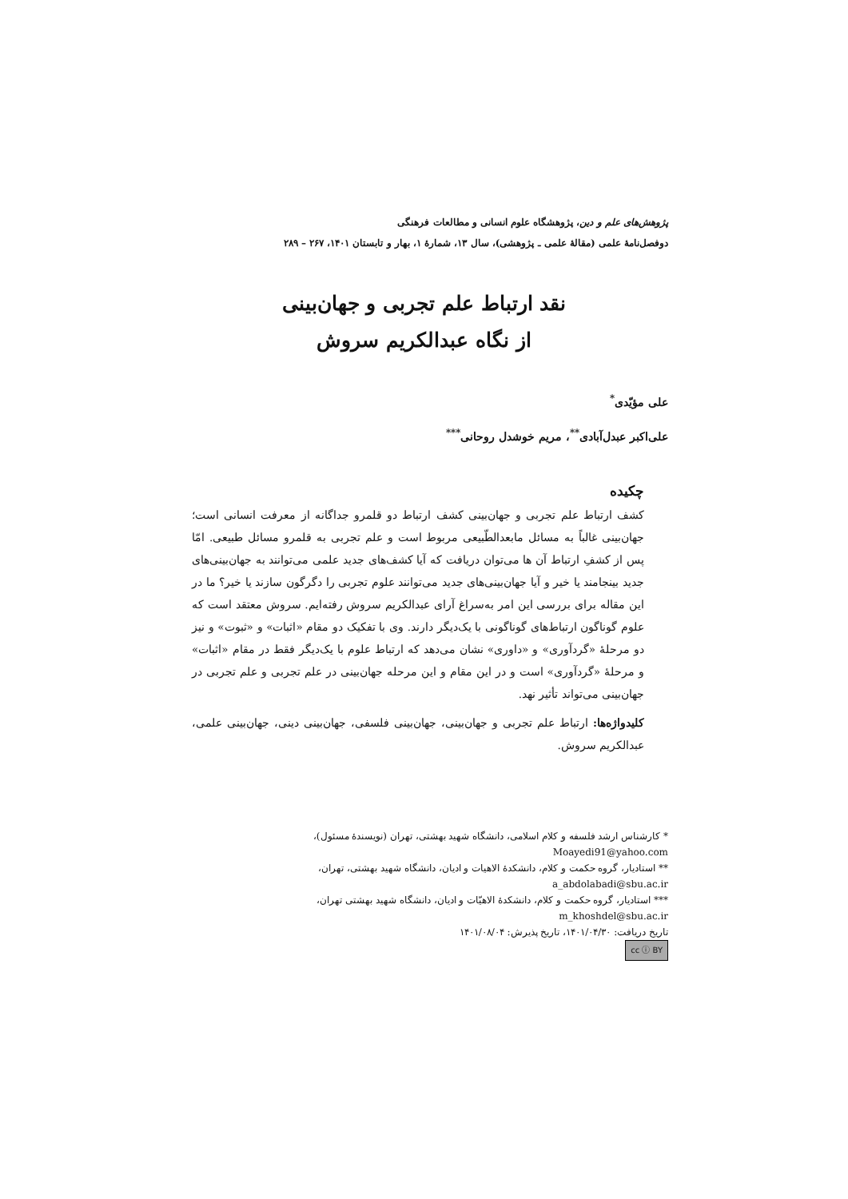پژوهش‌های علم و دین، پژوهشگاه علوم انسانی و مطالعات فرهنگی
دوفصل‌نامهٔ علمی (مقالهٔ علمی ـ پژوهشی)، سال ۱۳، شمارهٔ ۱، بهار و تابستان ۱۴۰۱، ۲۶۷ – ۲۸۹
نقد ارتباط علم تجربی و جهان‌بینی
از نگاه عبدالکریم سروش
علی مؤیّدی<sup>*</sup>
علی‌اکبر عبدل‌آبادی<sup>**</sup>، مریم خوشدل روحانی<sup>***</sup>
چکیده
کشف ارتباط علم تجربی و جهان‌بینی کشف ارتباط دو قلمرو جداگانه از معرفت انسانی است؛ جهان‌بینی غالباً به مسائل مابعدالطّبیعی مربوط است و علم تجربی به قلمرو مسائل طبیعی. امّا پس از کشفِ ارتباط آن ها می‌توان دریافت که آیا کشف‌های جدید علمی می‌توانند به جهان‌بینی‌های جدید بینجامند یا خیر و آیا جهان‌بینی‌های جدید می‌توانند علوم تجربی را دگرگون سازند یا خیر؟ ما در این مقاله برای بررسی این امر به‌سراغ آرای عبدالکریم سروش رفته‌ایم. سروش معتقد است که علوم گوناگون ارتباط‌های گوناگونی با یک‌دیگر دارند. وی با تفکیک دو مقام «اثبات» و «ثبوت» و نیز دو مرحلهٔ «گردآوری» و «داوری» نشان می‌دهد که ارتباط علوم با یک‌دیگر فقط در مقام «اثبات» و مرحلهٔ «گردآوری» است و در این مقام و این مرحله جهان‌بینی در علم تجربی و علم تجربی در جهان‌بینی می‌تواند تأثیر نهد.
کلیدواژه‌ها: ارتباط علم تجربی و جهان‌بینی، جهان‌بینی فلسفی، جهان‌بینی دینی، جهان‌بینی علمی، عبدالکریم سروش.
* کارشناس ارشد فلسفه و کلام اسلامی، دانشگاه شهید بهشتی، تهران (نویسندهٔ مسئول)،
Moayedi91@yahoo.com
** استادیار، گروه حکمت و کلام، دانشکدهٔ الاهیات و ادیان، دانشگاه شهید بهشتی، تهران،
a_abdolabadi@sbu.ac.ir
*** استادیار، گروه حکمت و کلام، دانشکدهٔ الاهیّات و ادیان، دانشگاه شهید بهشتی تهران،
m_khoshdel@sbu.ac.ir
تاریخ دریافت: ۱۴۰۱/۰۴/۳۰، تاریخ پذیرش: ۱۴۰۱/۰۸/۰۴
cc ⓘ BY